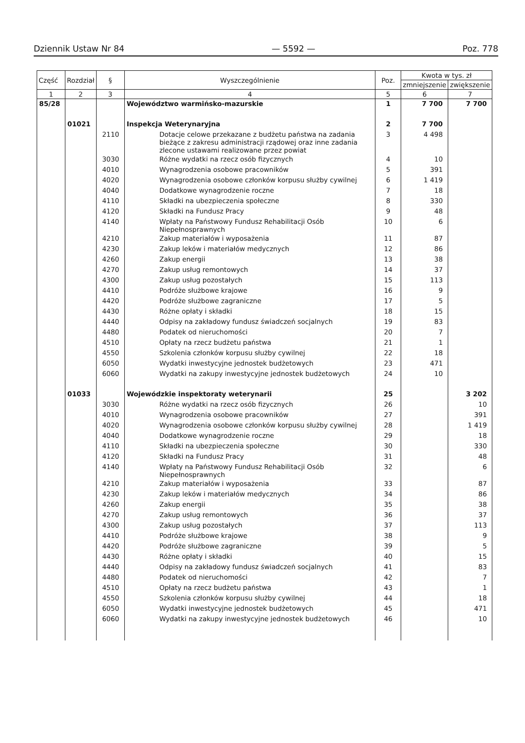Dziennik Ustaw Nr 84 — 5592 — Poz. 778
| Część | Rozdział | § | Wyszczególnienie | Poz. | Kwota w tys. zł | |
| --- | --- | --- | --- | --- | --- | --- |
| | | | | | zmniejszenie | zwiększenie |
| 1 | 2 | 3 | 4 | 5 | 6 | 7 |
| 85/28 | | | Województwo warmińsko-mazurskie | 1 | 7 700 | 7 700 |
| | 01021 | | Inspekcja Weterynaryjna | 2 | 7 700 | |
| | | 2110 | Dotacje celowe przekazane z budżetu państwa na zadania bieżące z zakresu administracji rządowej oraz inne zadania zlecone ustawami realizowane przez powiat | 3 | 4 498 | |
| | | 3030 | Różne wydatki na rzecz osób fizycznych | 4 | 10 | |
| | | 4010 | Wynagrodzenia osobowe pracowników | 5 | 391 | |
| | | 4020 | Wynagrodzenia osobowe członków korpusu służby cywilnej | 6 | 1 419 | |
| | | 4040 | Dodatkowe wynagrodzenie roczne | 7 | 18 | |
| | | 4110 | Składki na ubezpieczenia społeczne | 8 | 330 | |
| | | 4120 | Składki na Fundusz Pracy | 9 | 48 | |
| | | 4140 | Wpłaty na Państwowy Fundusz Rehabilitacji Osób Niepełnosprawnych | 10 | 6 | |
| | | 4210 | Zakup materiałów i wyposażenia | 11 | 87 | |
| | | 4230 | Zakup leków i materiałów medycznych | 12 | 86 | |
| | | 4260 | Zakup energii | 13 | 38 | |
| | | 4270 | Zakup usług remontowych | 14 | 37 | |
| | | 4300 | Zakup usług pozostałych | 15 | 113 | |
| | | 4410 | Podróże służbowe krajowe | 16 | 9 | |
| | | 4420 | Podróże służbowe zagraniczne | 17 | 5 | |
| | | 4430 | Różne opłaty i składki | 18 | 15 | |
| | | 4440 | Odpisy na zakładowy fundusz świadczeń socjalnych | 19 | 83 | |
| | | 4480 | Podatek od nieruchomości | 20 | 7 | |
| | | 4510 | Opłaty na rzecz budżetu państwa | 21 | 1 | |
| | | 4550 | Szkolenia członków korpusu służby cywilnej | 22 | 18 | |
| | | 6050 | Wydatki inwestycyjne jednostek budżetowych | 23 | 471 | |
| | | 6060 | Wydatki na zakupy inwestycyjne jednostek budżetowych | 24 | 10 | |
| | 01033 | | Wojewódzkie inspektoraty weterynarii | 25 | | 3 202 |
| | | 3030 | Różne wydatki na rzecz osób fizycznych | 26 | | 10 |
| | | 4010 | Wynagrodzenia osobowe pracowników | 27 | | 391 |
| | | 4020 | Wynagrodzenia osobowe członków korpusu służby cywilnej | 28 | | 1 419 |
| | | 4040 | Dodatkowe wynagrodzenie roczne | 29 | | 18 |
| | | 4110 | Składki na ubezpieczenia społeczne | 30 | | 330 |
| | | 4120 | Składki na Fundusz Pracy | 31 | | 48 |
| | | 4140 | Wpłaty na Państwowy Fundusz Rehabilitacji Osób Niepełnosprawnych | 32 | | 6 |
| | | 4210 | Zakup materiałów i wyposażenia | 33 | | 87 |
| | | 4230 | Zakup leków i materiałów medycznych | 34 | | 86 |
| | | 4260 | Zakup energii | 35 | | 38 |
| | | 4270 | Zakup usług remontowych | 36 | | 37 |
| | | 4300 | Zakup usług pozostałych | 37 | | 113 |
| | | 4410 | Podróże służbowe krajowe | 38 | | 9 |
| | | 4420 | Podróże służbowe zagraniczne | 39 | | 5 |
| | | 4430 | Różne opłaty i składki | 40 | | 15 |
| | | 4440 | Odpisy na zakładowy fundusz świadczeń socjalnych | 41 | | 83 |
| | | 4480 | Podatek od nieruchomości | 42 | | 7 |
| | | 4510 | Opłaty na rzecz budżetu państwa | 43 | | 1 |
| | | 4550 | Szkolenia członków korpusu służby cywilnej | 44 | | 18 |
| | | 6050 | Wydatki inwestycyjne jednostek budżetowych | 45 | | 471 |
| | | 6060 | Wydatki na zakupy inwestycyjne jednostek budżetowych | 46 | | 10 |